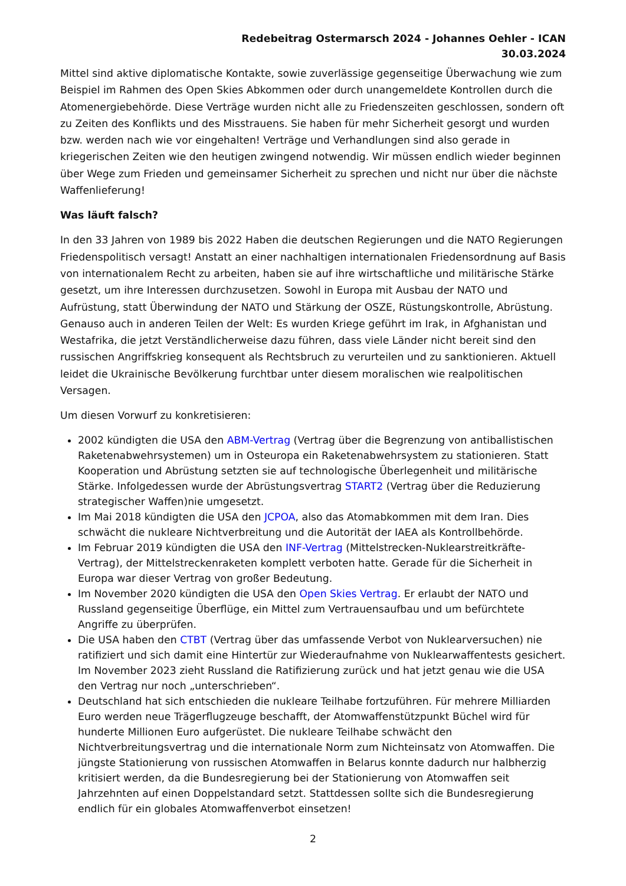Redebeitrag Ostermarsch 2024 - Johannes Oehler - ICAN
30.03.2024
Mittel sind aktive diplomatische Kontakte, sowie zuverlässige gegenseitige Überwachung wie zum Beispiel im Rahmen des Open Skies Abkommen oder durch unangemeldete Kontrollen durch die Atomenergiebehörde. Diese Verträge wurden nicht alle zu Friedenszeiten geschlossen, sondern oft zu Zeiten des Konflikts und des Misstrauens. Sie haben für mehr Sicherheit gesorgt und wurden bzw. werden nach wie vor eingehalten! Verträge und Verhandlungen sind also gerade in kriegerischen Zeiten wie den heutigen zwingend notwendig. Wir müssen endlich wieder beginnen über Wege zum Frieden und gemeinsamer Sicherheit zu sprechen und nicht nur über die nächste Waffenlieferung!
Was läuft falsch?
In den 33 Jahren von 1989 bis 2022 Haben die deutschen Regierungen und die NATO Regierungen Friedenspolitisch versagt! Anstatt an einer nachhaltigen internationalen Friedensordnung auf Basis von internationalem Recht zu arbeiten, haben sie auf ihre wirtschaftliche und militärische Stärke gesetzt, um ihre Interessen durchzusetzen. Sowohl in Europa mit Ausbau der NATO und Aufrüstung, statt Überwindung der NATO und Stärkung der OSZE, Rüstungskontrolle, Abrüstung. Genauso auch in anderen Teilen der Welt: Es wurden Kriege geführt im Irak, in Afghanistan und Westafrika, die jetzt Verständlicherweise dazu führen, dass viele Länder nicht bereit sind den russischen Angriffskrieg konsequent als Rechtsbruch zu verurteilen und zu sanktionieren. Aktuell leidet die Ukrainische Bevölkerung furchtbar unter diesem moralischen wie realpolitischen Versagen.
Um diesen Vorwurf zu konkretisieren:
2002 kündigten die USA den ABM-Vertrag (Vertrag über die Begrenzung von antiballistischen Raketenabwehrsystemen) um in Osteuropa ein Raketenabwehrsystem zu stationieren. Statt Kooperation und Abrüstung setzten sie auf technologische Überlegenheit und militärische Stärke. Infolgedessen wurde der Abrüstungsvertrag START2 (Vertrag über die Reduzierung strategischer Waffen)nie umgesetzt.
Im Mai 2018 kündigten die USA den JCPOA, also das Atomabkommen mit dem Iran. Dies schwächt die nukleare Nichtverbreitung und die Autorität der IAEA als Kontrollbehörde.
Im Februar 2019 kündigten die USA den INF-Vertrag (Mittelstrecken-Nuklearstreitkräfte-Vertrag), der Mittelstreckenraketen komplett verboten hatte. Gerade für die Sicherheit in Europa war dieser Vertrag von großer Bedeutung.
Im November 2020 kündigten die USA den Open Skies Vertrag. Er erlaubt der NATO und Russland gegenseitige Überflüge, ein Mittel zum Vertrauensaufbau und um befürchtete Angriffe zu überprüfen.
Die USA haben den CTBT (Vertrag über das umfassende Verbot von Nuklearversuchen) nie ratifiziert und sich damit eine Hintertür zur Wiederaufnahme von Nuklearwaffentests gesichert. Im November 2023 zieht Russland die Ratifizierung zurück und hat jetzt genau wie die USA den Vertrag nur noch „unterschrieben“.
Deutschland hat sich entschieden die nukleare Teilhabe fortzuführen. Für mehrere Milliarden Euro werden neue Trägerflugzeuge beschafft, der Atomwaffenstützpunkt Büchel wird für hunderte Millionen Euro aufgerüstet. Die nukleare Teilhabe schwächt den Nichtverbreitungsvertrag und die internationale Norm zum Nichteinsatz von Atomwaffen. Die jüngste Stationierung von russischen Atomwaffen in Belarus konnte dadurch nur halbherzig kritisiert werden, da die Bundesregierung bei der Stationierung von Atomwaffen seit Jahrzehnten auf einen Doppelstandard setzt. Stattdessen sollte sich die Bundesregierung endlich für ein globales Atomwaffenverbot einsetzen!
2